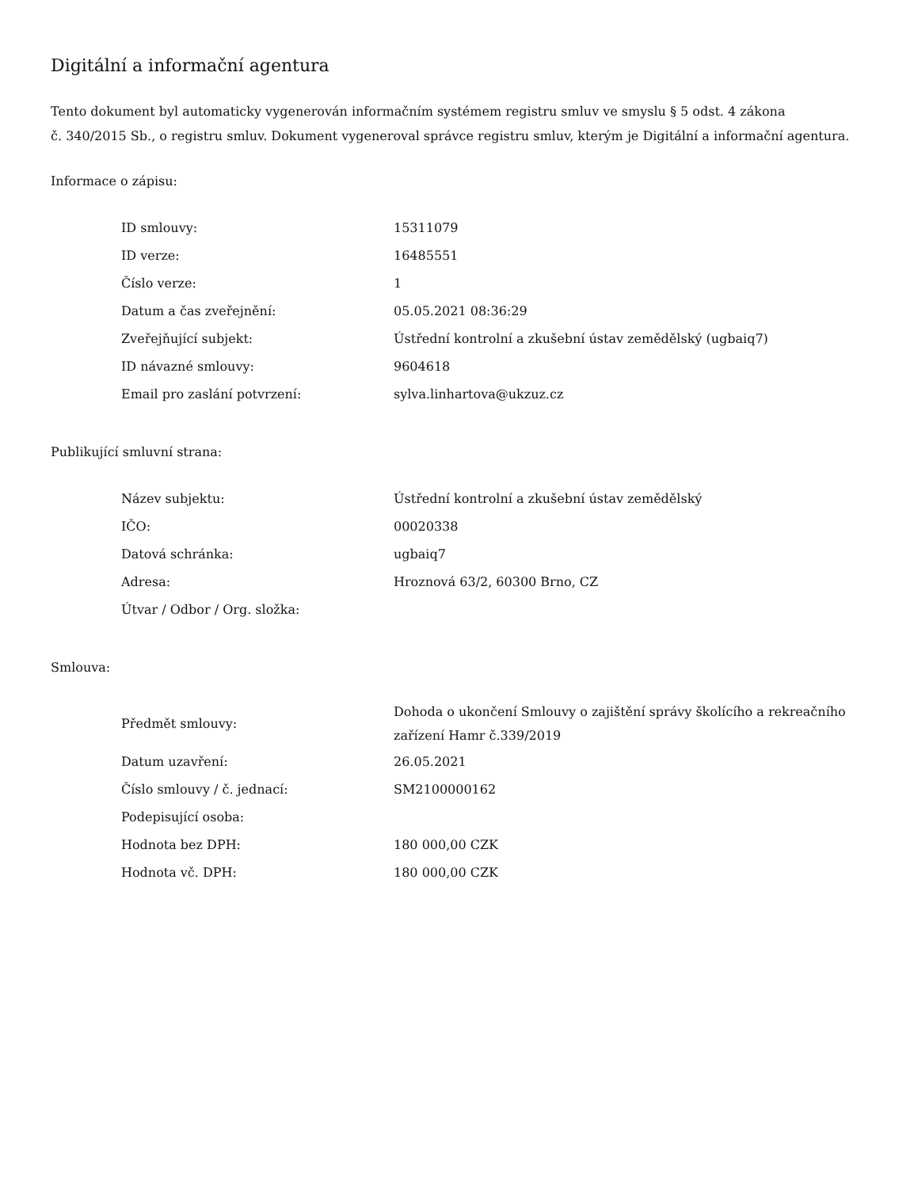Digitální a informační agentura
Tento dokument byl automaticky vygenerován informačním systémem registru smluv ve smyslu § 5 odst. 4 zákona
č. 340/2015 Sb., o registru smluv. Dokument vygeneroval správce registru smluv, kterým je Digitální a informační agentura.
Informace o zápisu:
| ID smlouvy: | 15311079 |
| ID verze: | 16485551 |
| Číslo verze: | 1 |
| Datum a čas zveřejnění: | 05.05.2021 08:36:29 |
| Zveřejňující subjekt: | Ústřední kontrolní a zkušební ústav zemědělský (ugbaiq7) |
| ID návazné smlouvy: | 9604618 |
| Email pro zaslání potvrzení: | sylva.linhartova@ukzuz.cz |
Publikující smluvní strana:
| Název subjektu: | Ústřední kontrolní a zkušební ústav zemědělský |
| IČO: | 00020338 |
| Datová schránka: | ugbaiq7 |
| Adresa: | Hroznová 63/2, 60300 Brno, CZ |
| Útvar / Odbor / Org. složka: | |
Smlouva:
| Předmět smlouvy: | Dohoda o ukončení Smlouvy o zajištění správy školícího a rekreačního zařízení Hamr č.339/2019 |
| Datum uzavření: | 26.05.2021 |
| Číslo smlouvy / č. jednací: | SM2100000162 |
| Podepisující osoba: | |
| Hodnota bez DPH: | 180 000,00 CZK |
| Hodnota vč. DPH: | 180 000,00 CZK |